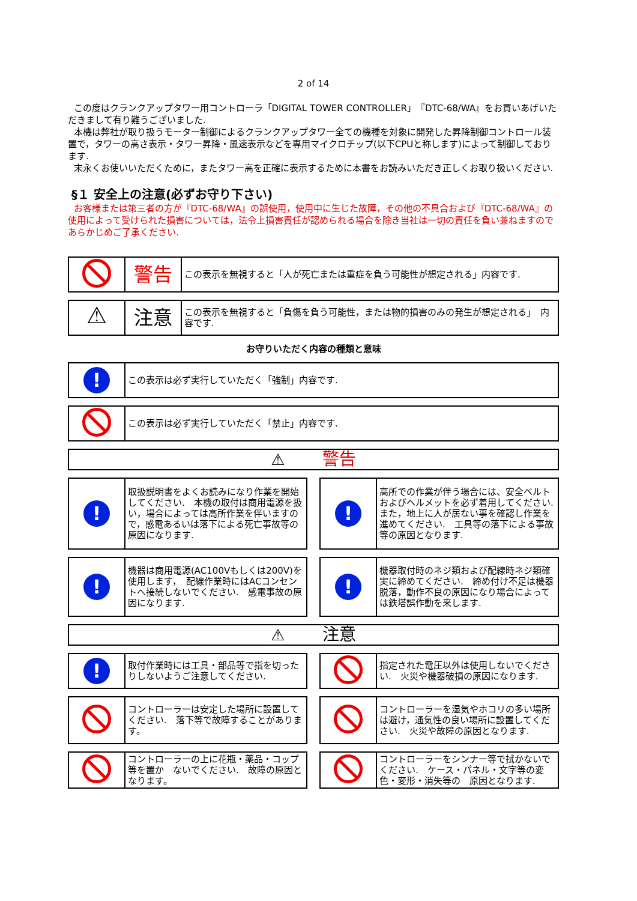2 of 14
この度はクランクアップタワー用コントローラ「DIGITAL TOWER CONTROLLER」『DTC-68/WA』をお買いあげいただきまして有り難うございました.
本機は弊社が取り扱うモーター制御によるクランクアップタワー全ての機種を対象に開発した昇降制御コントロール装置で，タワーの高さ表示・タワー昇降・風速表示などを専用マイクロチップ(以下CPUと称します)によって制御しております.
末永くお使いいただくために，またタワー高を正確に表示するために本書をお読みいただき正しくお取り扱いください.
§１ 安全上の注意(必ずお守り下さい)
お客様または第三者の方が『DTC-68/WA』の誤使用，使用中に生じた故障，その他の不具合および『DTC-68/WA』の使用によって受けられた損害については，法令上損害責任が認められる場合を除き当社は一切の責任を負い兼ねますのであらかじめご了承ください.
| | 警告 | この表示を無視すると「人が死亡または重症を負う可能性が想定される」内容です. |
| ⚠ | 注意 | この表示を無視すると「負傷を負う可能性，または物的損害のみの発生が想定される」 内容です. |
お守りいただく内容の種類と意味
| ! | この表示は必ず実行していただく「強制」内容です. |
| | この表示は必ず実行していただく「禁止」内容です. |
| ⚠ 警告 |
| ! | 取扱説明書をよくお読みになり作業を開始してください. 本機の取付は商用電源を扱い，場合によっては高所作業を伴いますので，感電あるいは落下による死亡事故等の原因になります. |
| ! | 高所での作業が伴う場合には、安全ベルトおよびヘルメットを必ず着用してください. また，地上に人が居ない事を確認し作業を進めてください. 工具等の落下による事故等の原因となります. |
| ! | 機器は商用電源(AC100Vもしくは200V)を使用します， 配線作業時にはACコンセントへ接続しないでください. 感電事故の原因になります. |
| ! | 機器取付時のネジ類および配線時ネジ類確実に締めてください. 締め付け不足は機器脱落，動作不良の原因になり場合によっては鉄塔誤作動を来します. |
| ⚠ 注意 |
| ! | 取付作業時には工具・部品等で指を切ったりしないようご注意してください. |
| | 指定された電圧以外は使用しないでください. 火災や機器破損の原因になります. |
| | コントローラーは安定した場所に設置してください. 落下等で故障することがあります。 |
| | コントローラーを湿気やホコリの多い場所は避け，通気性の良い場所に設置してください. 火災や故障の原因となります. |
| | コントローラーの上に花瓶・薬品・コップ等を置か ないでください. 故障の原因となります。 |
| | コントローラーをシンナー等で拭かないでください. ケース・パネル・文字等の変色・変形・消失等の 原因となります. |